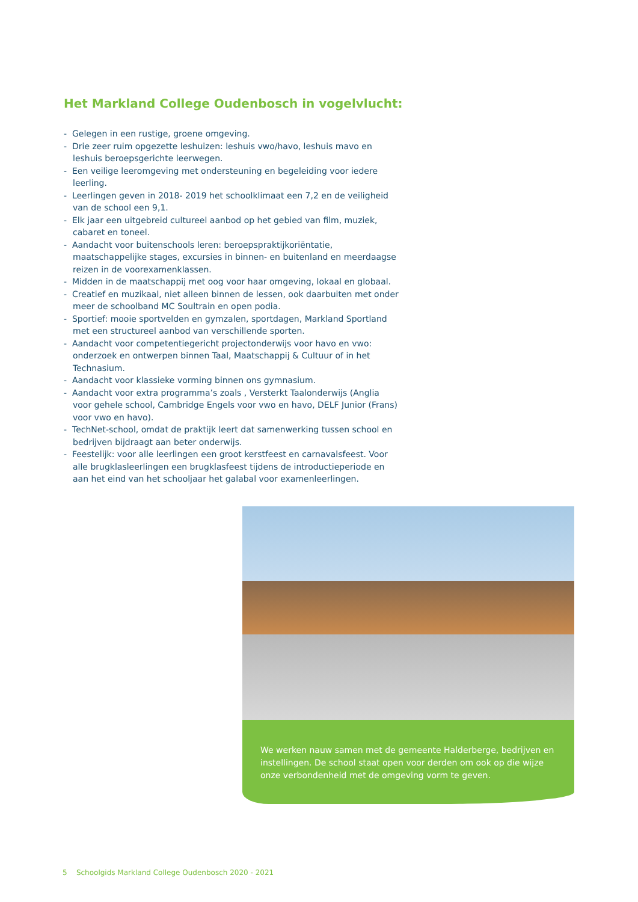Het Markland College Oudenbosch in vogelvlucht:
- Gelegen in een rustige, groene omgeving.
- Drie zeer ruim opgezette leshuizen: leshuis vwo/havo, leshuis mavo en leshuis beroepsgerichte leerwegen.
- Een veilige leeromgeving met ondersteuning en begeleiding voor iedere leerling.
- Leerlingen geven in 2018- 2019 het schoolklimaat een 7,2 en de veiligheid van de school een 9,1.
- Elk jaar een uitgebreid cultureel aanbod op het gebied van film, muziek, cabaret en toneel.
- Aandacht voor buitenschools leren: beroepspraktijkoriëntatie, maatschappelijke stages, excursies in binnen- en buitenland en meerdaagse reizen in de voorexamenklassen.
- Midden in de maatschappij met oog voor haar omgeving, lokaal en globaal.
- Creatief en muzikaal, niet alleen binnen de lessen, ook daarbuiten met onder meer de schoolband MC Soultrain en open podia.
- Sportief: mooie sportvelden en gymzalen, sportdagen, Markland Sportland met een structureel aanbod van verschillende sporten.
- Aandacht voor competentiegericht projectonderwijs voor havo en vwo: onderzoek en ontwerpen binnen Taal, Maatschappij & Cultuur of in het Technasium.
- Aandacht voor klassieke vorming binnen ons gymnasium.
- Aandacht voor extra programma’s zoals , Versterkt Taalonderwijs (Anglia voor gehele school, Cambridge Engels voor vwo en havo, DELF Junior (Frans) voor vwo en havo).
- TechNet-school, omdat de praktijk leert dat samenwerking tussen school en bedrijven bijdraagt aan beter onderwijs.
- Feestelijk: voor alle leerlingen een groot kerstfeest en carnavalsfeest. Voor alle brugklasleerlingen een brugklasfeest tijdens de introductieperiode en aan het eind van het schooljaar het galabal voor examenleerlingen.
We werken nauw samen met de gemeente Halderberge, bedrijven en instellingen. De school staat open voor derden om ook op die wijze onze verbondenheid met de omgeving vorm te geven.
5 Schoolgids Markland College Oudenbosch 2020 - 2021